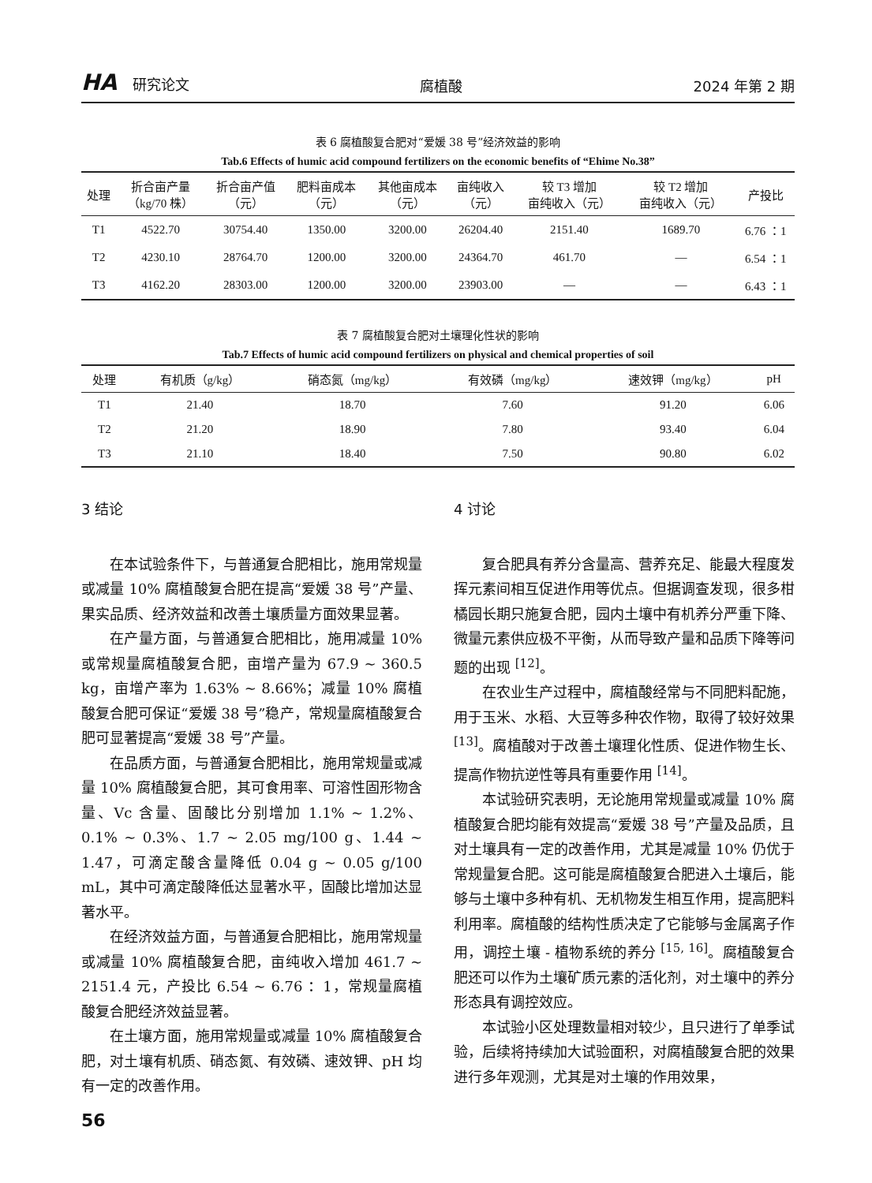HA 研究论文
腐植酸
2024 年第 2 期
表 6 腐植酸复合肥对“爱媛 38 号”经济效益的影响
Tab.6 Effects of humic acid compound fertilizers on the economic benefits of “Ehime No.38”
| 处理 | 折合亩产量 （kg/70 株） | 折合亩产值 （元） | 肥料亩成本 （元） | 其他亩成本 （元） | 亩纯收入 （元） | 较 T3 增加 亩纯收入（元） | 较 T2 增加 亩纯收入（元） | 产投比 |
| --- | --- | --- | --- | --- | --- | --- | --- | --- |
| T1 | 4522.70 | 30754.40 | 1350.00 | 3200.00 | 26204.40 | 2151.40 | 1689.70 | 6.76 ：1 |
| T2 | 4230.10 | 28764.70 | 1200.00 | 3200.00 | 24364.70 | 461.70 | — | 6.54 ：1 |
| T3 | 4162.20 | 28303.00 | 1200.00 | 3200.00 | 23903.00 | — | — | 6.43 ：1 |
表 7 腐植酸复合肥对土壤理化性状的影响
Tab.7 Effects of humic acid compound fertilizers on physical and chemical properties of soil
| 处理 | 有机质（g/kg） | 硝态氮（mg/kg） | 有效磷（mg/kg） | 速效钾（mg/kg） | pH |
| --- | --- | --- | --- | --- | --- |
| T1 | 21.40 | 18.70 | 7.60 | 91.20 | 6.06 |
| T2 | 21.20 | 18.90 | 7.80 | 93.40 | 6.04 |
| T3 | 21.10 | 18.40 | 7.50 | 90.80 | 6.02 |
3 结论
在本试验条件下，与普通复合肥相比，施用常规量或减量 10% 腐植酸复合肥在提高“爱媛 38 号”产量、果实品质、经济效益和改善土壤质量方面效果显著。
在产量方面，与普通复合肥相比，施用减量 10% 或常规量腐植酸复合肥，亩增产量为 67.9 ~ 360.5 kg，亩增产率为 1.63% ~ 8.66%；减量 10% 腐植酸复合肥可保证“爱媛 38 号”稳产，常规量腐植酸复合肥可显著提高“爱媛 38 号”产量。
在品质方面，与普通复合肥相比，施用常规量或减量 10% 腐植酸复合肥，其可食用率、可溶性固形物含量、Vc 含量、固酸比分别增加 1.1% ~ 1.2%、0.1% ~ 0.3%、1.7 ~ 2.05 mg/100 g、1.44 ~ 1.47，可滴定酸含量降低 0.04 g ~ 0.05 g/100 mL，其中可滴定酸降低达显著水平，固酸比增加达显著水平。
在经济效益方面，与普通复合肥相比，施用常规量或减量 10% 腐植酸复合肥，亩纯收入增加 461.7 ~ 2151.4 元，产投比 6.54 ~ 6.76 ：1，常规量腐植酸复合肥经济效益显著。
在土壤方面，施用常规量或减量 10% 腐植酸复合肥，对土壤有机质、硝态氮、有效磷、速效钾、pH 均有一定的改善作用。
4 讨论
复合肥具有养分含量高、营养充足、能最大程度发挥元素间相互促进作用等优点。但据调查发现，很多柑橘园长期只施复合肥，园内土壤中有机养分严重下降、微量元素供应极不平衡，从而导致产量和品质下降等问题的出现 <sup>[12]</sup>。
在农业生产过程中，腐植酸经常与不同肥料配施，用于玉米、水稻、大豆等多种农作物，取得了较好效果 <sup>[13]</sup>。腐植酸对于改善土壤理化性质、促进作物生长、提高作物抗逆性等具有重要作用 <sup>[14]</sup>。
本试验研究表明，无论施用常规量或减量 10% 腐植酸复合肥均能有效提高“爱媛 38 号”产量及品质，且对土壤具有一定的改善作用，尤其是减量 10% 仍优于常规量复合肥。这可能是腐植酸复合肥进入土壤后，能够与土壤中多种有机、无机物发生相互作用，提高肥料利用率。腐植酸的结构性质决定了它能够与金属离子作用，调控土壤 - 植物系统的养分 <sup>[15, 16]</sup>。腐植酸复合肥还可以作为土壤矿质元素的活化剂，对土壤中的养分形态具有调控效应。
本试验小区处理数量相对较少，且只进行了单季试验，后续将持续加大试验面积，对腐植酸复合肥的效果进行多年观测，尤其是对土壤的作用效果，
56